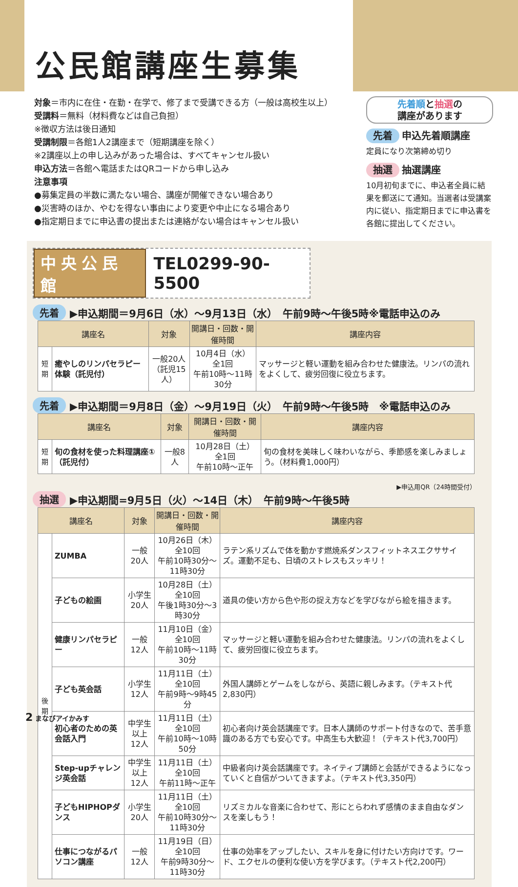公民館講座生募集
対象＝市内に在住・在勤・在学で、修了まで受講できる方（一般は高校生以上）
受講料＝無料（材料費などは自己負担）
※徴収方法は後日通知
受講制限＝各館1人2講座まで（短期講座を除く）
※2講座以上の申し込みがあった場合は、すべてキャンセル扱い
申込方法＝各館へ電話またはQRコードから申し込み
注意事項
●募集定員の半数に満たない場合、講座が開催できない場合あり
●災害時のほか、やむを得ない事由により変更や中止になる場合あり
●指定期日までに申込書の提出または連絡がない場合はキャンセル扱い
先着順と抽選の
講座があります
先着 申込先着順講座
定員になり次第締め切り
抽選 抽選講座
10月初旬までに、申込者全員に結果を郵送にて通知。当選者は受講案内に従い、指定期日までに申込書を各館に提出してください。
中央公民館 TEL0299-90-5500
先着 ▶申込期間＝9月6日（水）～9月13日（水）　午前9時～午後5時※電話申込のみ
| 講座名 | | 対象 | 開講日・回数・開催時間 | 講座内容 |
| --- | --- | --- | --- | --- |
| 短期 | 癒やしのリンパセラピー体験（託児付） | 一般20人 （託児15人） | 10月4日（水） 全1回 午前10時～11時30分 | マッサージと軽い運動を組み合わせた健康法。リンパの流れをよくして、疲労回復に役立ちます。 |
先着 ▶申込期間＝9月8日（金）～9月19日（火）　午前9時～午後5時　※電話申込のみ
| 講座名 | | 対象 | 開講日・回数・開催時間 | 講座内容 |
| --- | --- | --- | --- | --- |
| 短期 | 旬の食材を使った料理講座①（託児付） | 一般8人 | 10月28日（土） 全1回 午前10時～正午 | 旬の食材を美味しく味わいながら、季節感を楽しみましょう。（材料費1,000円） |
▶申込用QR（24時間受付）
抽選 ▶申込期間=9月5日（火）～14日（木）　午前9時～午後5時
| 講座名 | | 対象 | 開講日・回数・開催時間 | 講座内容 |
| --- | --- | --- | --- | --- |
| 後期 | ZUMBA | 一般20人 | 10月26日（木） 全10回 午前10時30分～11時30分 | ラテン系リズムで体を動かす燃焼系ダンスフィットネスエクササイズ。運動不足も、日頃のストレスもスッキリ！ |
| | 子どもの絵画 | 小学生20人 | 10月28日（土） 全10回 午後1時30分～3時30分 | 道具の使い方から色や形の捉え方などを学びながら絵を描きます。 |
| | 健康リンパセラピー | 一般12人 | 11月10日（金） 全10回 午前10時～11時30分 | マッサージと軽い運動を組み合わせた健康法。リンパの流れをよくして、疲労回復に役立ちます。 |
| | 子ども英会話 | 小学生12人 | 11月11日（土） 全10回 午前9時～9時45分 | 外国人講師とゲームをしながら、英語に親しみます。（テキスト代2,830円） |
| | 初心者のための英会話入門 | 中学生以上 12人 | 11月11日（土） 全10回 午前10時～10時50分 | 初心者向け英会話講座です。日本人講師のサポート付きなので、苦手意識のある方でも安心です。中高生も大歓迎！（テキスト代3,700円） |
| | Step-upチャレンジ英会話 | 中学生以上 12人 | 11月11日（土） 全10回 午前11時～正午 | 中級者向け英会話講座です。ネイティブ講師と会話ができるようになっていくと自信がついてきますよ。（テキスト代3,350円） |
| | 子どもHIPHOPダンス | 小学生20人 | 11月11日（土） 全10回 午前10時30分～11時30分 | リズミカルな音楽に合わせて、形にとらわれず感情のまま自由なダンスを楽しもう！ |
| | 仕事につながるパソコン講座 | 一般12人 | 11月19日（日） 全10回 午前9時30分～11時30分 | 仕事の効率をアップしたい、スキルを身に付けたい方向けです。ワード、エクセルの便利な使い方を学びます。（テキスト代2,200円） |
2 まなびアイかみす